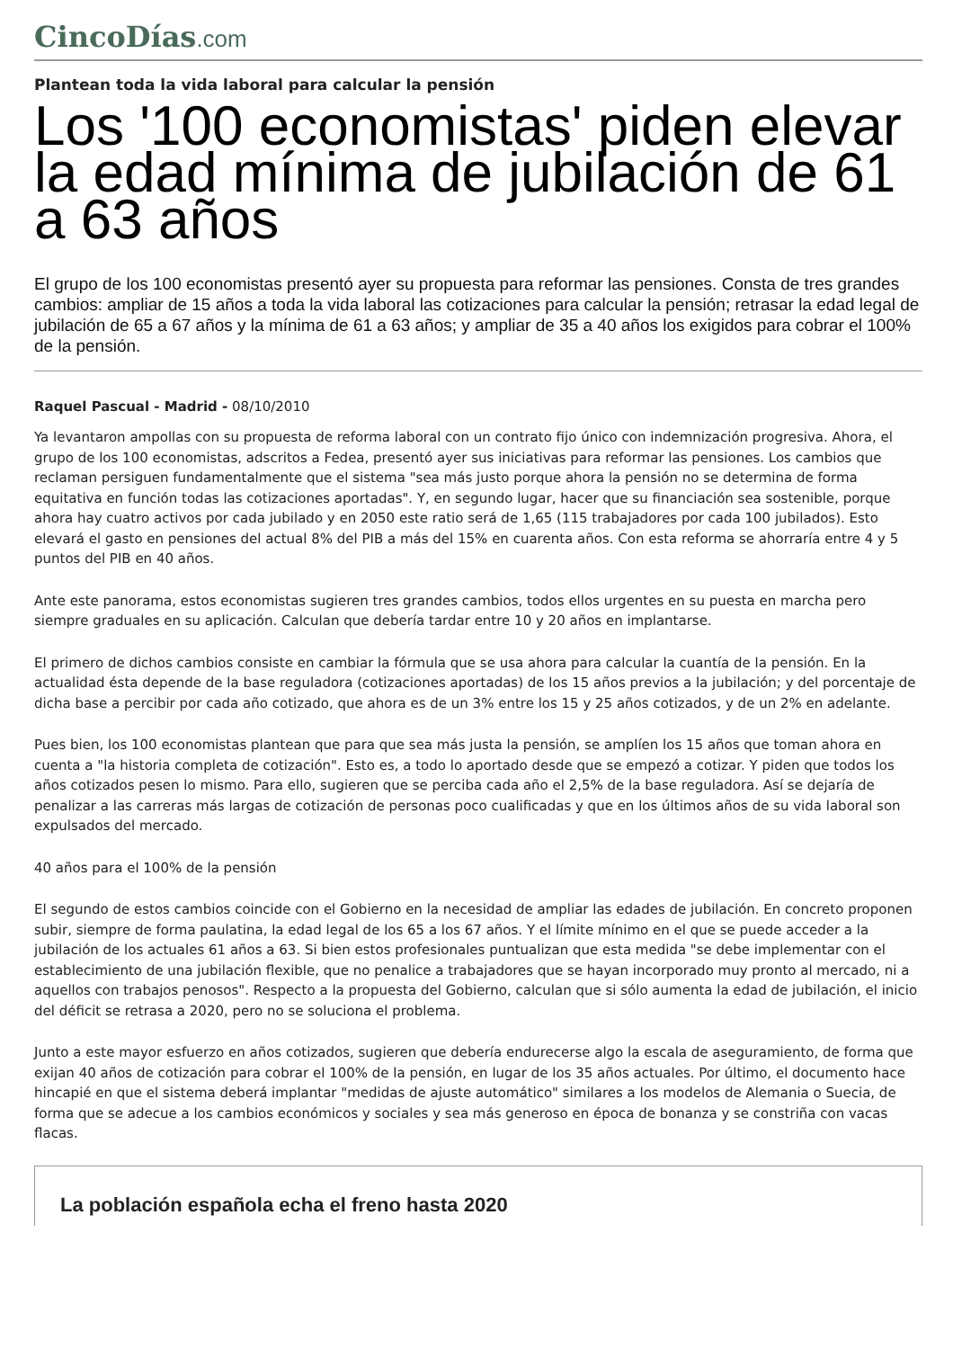CincoDías.com
Plantean toda la vida laboral para calcular la pensión
Los '100 economistas' piden elevar la edad mínima de jubilación de 61 a 63 años
El grupo de los 100 economistas presentó ayer su propuesta para reformar las pensiones. Consta de tres grandes cambios: ampliar de 15 años a toda la vida laboral las cotizaciones para calcular la pensión; retrasar la edad legal de jubilación de 65 a 67 años y la mínima de 61 a 63 años; y ampliar de 35 a 40 años los exigidos para cobrar el 100% de la pensión.
Raquel Pascual - Madrid - 08/10/2010
Ya levantaron ampollas con su propuesta de reforma laboral con un contrato fijo único con indemnización progresiva. Ahora, el grupo de los 100 economistas, adscritos a Fedea, presentó ayer sus iniciativas para reformar las pensiones. Los cambios que reclaman persiguen fundamentalmente que el sistema "sea más justo porque ahora la pensión no se determina de forma equitativa en función todas las cotizaciones aportadas". Y, en segundo lugar, hacer que su financiación sea sostenible, porque ahora hay cuatro activos por cada jubilado y en 2050 este ratio será de 1,65 (115 trabajadores por cada 100 jubilados). Esto elevará el gasto en pensiones del actual 8% del PIB a más del 15% en cuarenta años. Con esta reforma se ahorraría entre 4 y 5 puntos del PIB en 40 años.
Ante este panorama, estos economistas sugieren tres grandes cambios, todos ellos urgentes en su puesta en marcha pero siempre graduales en su aplicación. Calculan que debería tardar entre 10 y 20 años en implantarse.
El primero de dichos cambios consiste en cambiar la fórmula que se usa ahora para calcular la cuantía de la pensión. En la actualidad ésta depende de la base reguladora (cotizaciones aportadas) de los 15 años previos a la jubilación; y del porcentaje de dicha base a percibir por cada año cotizado, que ahora es de un 3% entre los 15 y 25 años cotizados, y de un 2% en adelante.
Pues bien, los 100 economistas plantean que para que sea más justa la pensión, se amplíen los 15 años que toman ahora en cuenta a "la historia completa de cotización". Esto es, a todo lo aportado desde que se empezó a cotizar. Y piden que todos los años cotizados pesen lo mismo. Para ello, sugieren que se perciba cada año el 2,5% de la base reguladora. Así se dejaría de penalizar a las carreras más largas de cotización de personas poco cualificadas y que en los últimos años de su vida laboral son expulsados del mercado.
40 años para el 100% de la pensión
El segundo de estos cambios coincide con el Gobierno en la necesidad de ampliar las edades de jubilación. En concreto proponen subir, siempre de forma paulatina, la edad legal de los 65 a los 67 años. Y el límite mínimo en el que se puede acceder a la jubilación de los actuales 61 años a 63. Si bien estos profesionales puntualizan que esta medida "se debe implementar con el establecimiento de una jubilación flexible, que no penalice a trabajadores que se hayan incorporado muy pronto al mercado, ni a aquellos con trabajos penosos". Respecto a la propuesta del Gobierno, calculan que si sólo aumenta la edad de jubilación, el inicio del déficit se retrasa a 2020, pero no se soluciona el problema.
Junto a este mayor esfuerzo en años cotizados, sugieren que debería endurecerse algo la escala de aseguramiento, de forma que exijan 40 años de cotización para cobrar el 100% de la pensión, en lugar de los 35 años actuales. Por último, el documento hace hincapié en que el sistema deberá implantar "medidas de ajuste automático" similares a los modelos de Alemania o Suecia, de forma que se adecue a los cambios económicos y sociales y sea más generoso en época de bonanza y se constriña con vacas flacas.
La población española echa el freno hasta 2020